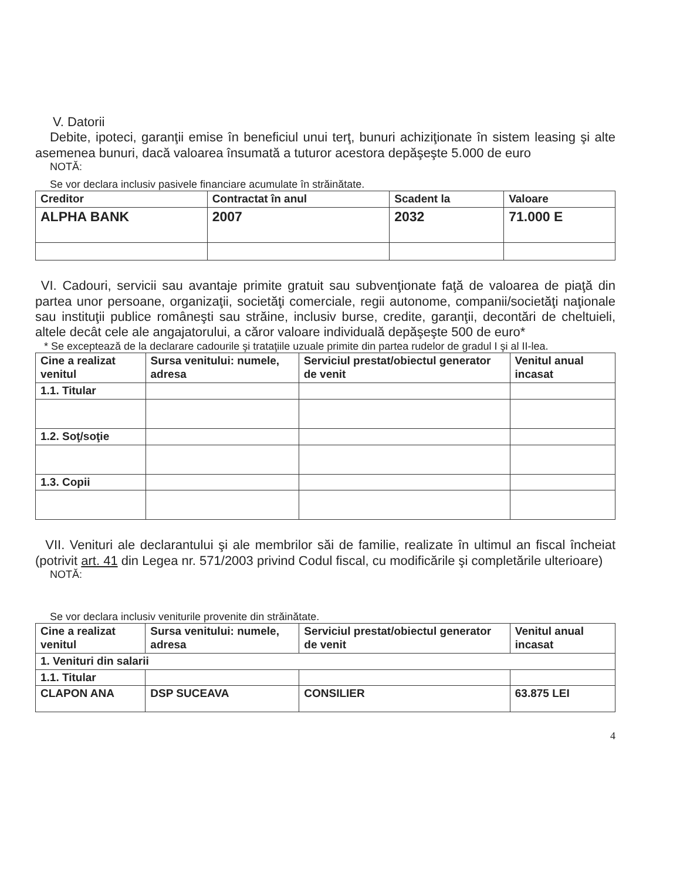V. Datorii
Debite, ipoteci, garanţii emise în beneficiul unui terţ, bunuri achiziţionate în sistem leasing şi alte asemenea bunuri, dacă valoarea însumată a tuturor acestora depăşeşte 5.000 de euro
NOTĂ:
Se vor declara inclusiv pasivele financiare acumulate în străinătate.
| Creditor | Contractat în anul | Scadent la | Valoare |
| --- | --- | --- | --- |
| ALPHA BANK | 2007 | 2032 | 71.000 E |
VI. Cadouri, servicii sau avantaje primite gratuit sau subvenţionate faţă de valoarea de piaţă din partea unor persoane, organizaţii, societăţi comerciale, regii autonome, companii/societăţi naţionale sau instituţii publice româneşti sau străine, inclusiv burse, credite, garanţii, decontări de cheltuieli, altele decât cele ale angajatorului, a căror valoare individuală depăşeşte 500 de euro*
* Se exceptează de la declarare cadourile şi trataţiile uzuale primite din partea rudelor de gradul I şi al II-lea.
| Cine a realizat venitul | Sursa venitului: numele, adresa | Serviciul prestat/obiectul generator de venit | Venitul anual incasat |
| --- | --- | --- | --- |
| 1.1. Titular | | | |
| 1.2. Soţ/soţie | | | |
| 1.3. Copii | | | |
VII. Venituri ale declarantului şi ale membrilor săi de familie, realizate în ultimul an fiscal încheiat (potrivit art. 41 din Legea nr. 571/2003 privind Codul fiscal, cu modificările şi completările ulterioare)
NOTĂ:
Se vor declara inclusiv veniturile provenite din străinătate.
| Cine a realizat venitul | Sursa venitului: numele, adresa | Serviciul prestat/obiectul generator de venit | Venitul anual incasat |
| --- | --- | --- | --- |
| 1. Venituri din salarii | | | |
| 1.1. Titular | | | |
| CLAPON ANA | DSP SUCEAVA | CONSILIER | 63.875 LEI |
4